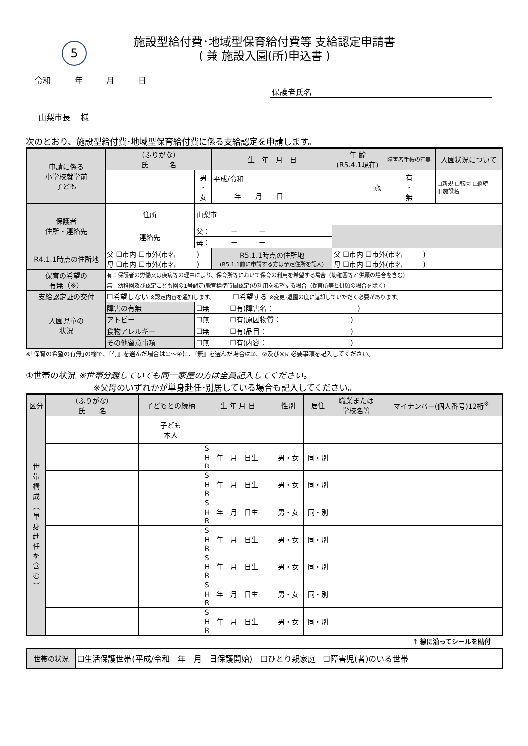5
施設型給付費･地域型保育給付費等 支給認定申請書
( 兼 施設入園(所)申込書 )
令和　　　年　　　月　　　日
保護者氏名
山梨市長　 様
次のとおり、施設型給付費･地域型保育給付費に係る支給認定を申請します。
| 申請に係る 小学校就学前 子ども | （ふりがな） 氏 名 | | 生 年 月 日 | | 年 齢 (R5.4.1現在) | 障害者手帳の有無 | 入園状況について |
| --- | --- | --- | --- | --- | --- | --- | --- |
| | | 男 ・ 女 | 平成/令和 年 月 日 | | 歳 | 有 ・ 無 | ☐新規 ☐転園 ☐継続 旧施設名 |
| 保護者 住所・連絡先 | 住所 | 山梨市 | | | | | |
| | 連絡先 | 父： ー ー | | | | | |
| | | 母： ー ー | | | | | |
| R4.1.1時点の住所地 | 父 ☐市内 ☐市外(市名 ) 母 ☐市内 ☐市外(市名 ) | | R5.1.1時点の住所地 (R5.1.1前に申請する方は予定住所を記入) | 父 ☐市内 ☐市外(市名 ) 母 ☐市内 ☐市外(市名 ) | | | |
| 保育の希望の 有無（※） | 有：保護者の労働又は疾病等の理由により、保育所等において保育の利用を希望する場合（幼稚園等と併願の場合を含む） | | | | | | |
| | 無：幼稚園及び認定こども園の1号認定(教育標準時間認定)の利用を希望する場合（保育所等と併願の場合を除く） | | | | | | |
| 支給認定証の交付 | ☐希望しない ※認定内容を通知します。 ☐希望する ※変更･退園の度に返却していただく必要があります。 | | | | | | |
| 入園児童の 状況 | 障害の有無 | ☐無 ☐有(障害名： ) | | | | | |
| | アトピー | ☐無 ☐有(原因物質： ) | | | | | |
| | 食物アレルギー | ☐無 ☐有(品目： ) | | | | | |
| | その他留意事項 | ☐無 ☐有(内容： ) | | | | | |
※｢保育の希望の有無｣の欄で、『有』を選んだ場合は①～④に、『無』を選んだ場合は①、②及び④に必要事項を記入してください。
①世帯の状況 ※世帯分離していても同一家屋の方は全員記入してください。
※父母のいずれかが単身赴任･別居している場合も記入してください。
| 区分 | （ふりがな） 氏 名 | 子どもとの続柄 | 生 年 月 日 | 性別 | 居住 | 職業または 学校名等 | マイナンバー(個人番号)12桁<sup>※</sup> |
| --- | --- | --- | --- | --- | --- | --- | --- |
| 世 帯 構 成 ︵ 単 身 赴 任 を 含 む ︶ | | 子ども 本人 | | | | | |
| | | | S H 年 月 日生 R | 男・女 | 同・別 | | |
| | | | S H 年 月 日生 R | 男・女 | 同・別 | | |
| | | | S H 年 月 日生 R | 男・女 | 同・別 | | |
| | | | S H 年 月 日生 R | 男・女 | 同・別 | | |
| | | | S H 年 月 日生 R | 男・女 | 同・別 | | |
| | | | S H 年 月 日生 R | 男・女 | 同・別 | | |
| | | | S H 年 月 日生 R | 男・女 | 同・別 | | |
↑ 線に沿ってシールを貼付
| 世帯の状況 | ☐生活保護世帯(平成/令和 年 月 日保護開始) ☐ひとり親家庭 ☐障害児(者)のいる世帯 |